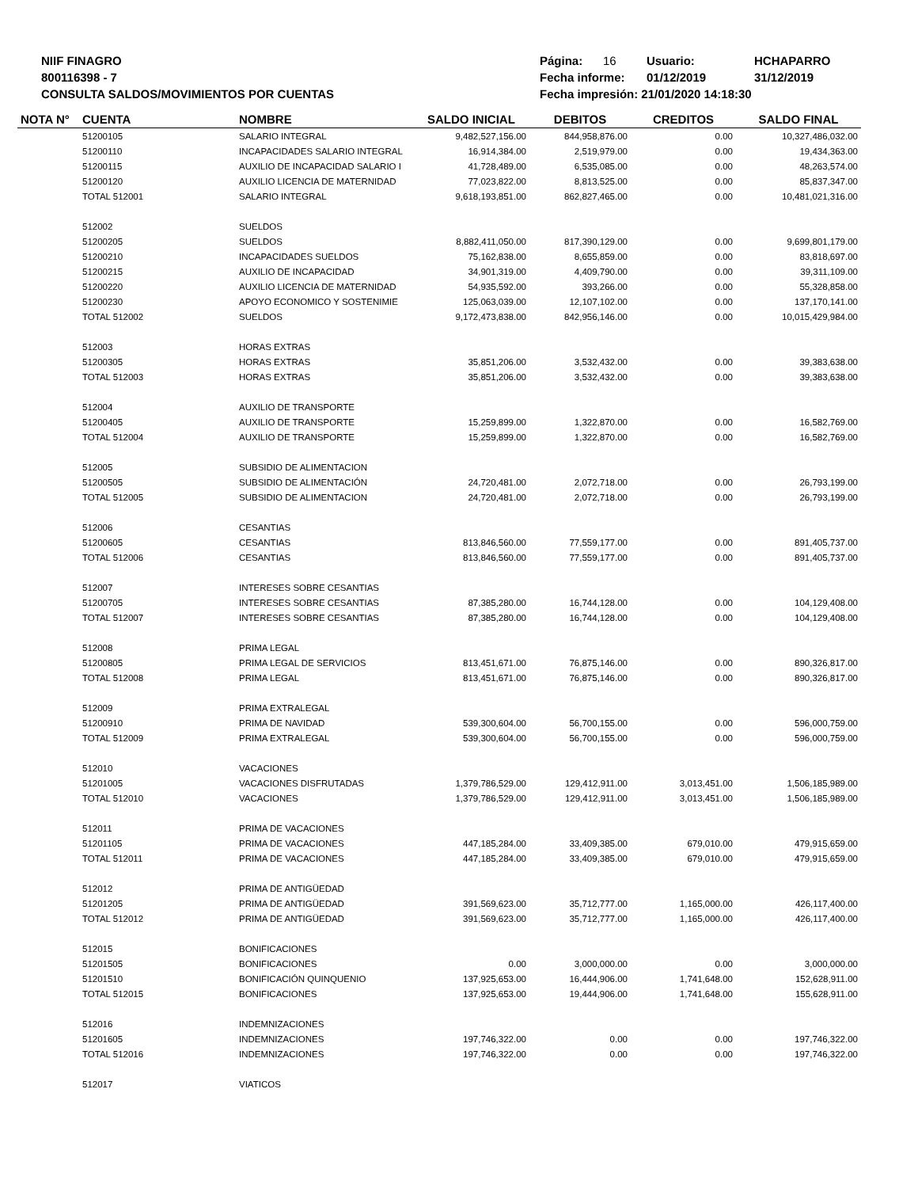NIIF FINAGRO
800116398 - 7
CONSULTA SALDOS/MOVIMIENTOS POR CUENTAS
Página: 16 Usuario: HCHAPARRO
Fecha informe: 01/12/2019 31/12/2019
Fecha impresión: 21/01/2020 14:18:30
| NOTA N° | CUENTA | NOMBRE | SALDO INICIAL | DEBITOS | CREDITOS | SALDO FINAL |
| --- | --- | --- | --- | --- | --- | --- |
| | 51200105 | SALARIO INTEGRAL | 9,482,527,156.00 | 844,958,876.00 | 0.00 | 10,327,486,032.00 |
| | 51200110 | INCAPACIDADES SALARIO INTEGRAL | 16,914,384.00 | 2,519,979.00 | 0.00 | 19,434,363.00 |
| | 51200115 | AUXILIO DE INCAPACIDAD SALARIO I | 41,728,489.00 | 6,535,085.00 | 0.00 | 48,263,574.00 |
| | 51200120 | AUXILIO LICENCIA DE MATERNIDAD | 77,023,822.00 | 8,813,525.00 | 0.00 | 85,837,347.00 |
| | TOTAL 512001 | SALARIO INTEGRAL | 9,618,193,851.00 | 862,827,465.00 | 0.00 | 10,481,021,316.00 |
| | 512002 | SUELDOS | | | | |
| | 51200205 | SUELDOS | 8,882,411,050.00 | 817,390,129.00 | 0.00 | 9,699,801,179.00 |
| | 51200210 | INCAPACIDADES SUELDOS | 75,162,838.00 | 8,655,859.00 | 0.00 | 83,818,697.00 |
| | 51200215 | AUXILIO DE INCAPACIDAD | 34,901,319.00 | 4,409,790.00 | 0.00 | 39,311,109.00 |
| | 51200220 | AUXILIO LICENCIA DE MATERNIDAD | 54,935,592.00 | 393,266.00 | 0.00 | 55,328,858.00 |
| | 51200230 | APOYO ECONOMICO Y SOSTENIMIE | 125,063,039.00 | 12,107,102.00 | 0.00 | 137,170,141.00 |
| | TOTAL 512002 | SUELDOS | 9,172,473,838.00 | 842,956,146.00 | 0.00 | 10,015,429,984.00 |
| | 512003 | HORAS EXTRAS | | | | |
| | 51200305 | HORAS EXTRAS | 35,851,206.00 | 3,532,432.00 | 0.00 | 39,383,638.00 |
| | TOTAL 512003 | HORAS EXTRAS | 35,851,206.00 | 3,532,432.00 | 0.00 | 39,383,638.00 |
| | 512004 | AUXILIO DE TRANSPORTE | | | | |
| | 51200405 | AUXILIO DE TRANSPORTE | 15,259,899.00 | 1,322,870.00 | 0.00 | 16,582,769.00 |
| | TOTAL 512004 | AUXILIO DE TRANSPORTE | 15,259,899.00 | 1,322,870.00 | 0.00 | 16,582,769.00 |
| | 512005 | SUBSIDIO DE ALIMENTACION | | | | |
| | 51200505 | SUBSIDIO DE ALIMENTACIÓN | 24,720,481.00 | 2,072,718.00 | 0.00 | 26,793,199.00 |
| | TOTAL 512005 | SUBSIDIO DE ALIMENTACION | 24,720,481.00 | 2,072,718.00 | 0.00 | 26,793,199.00 |
| | 512006 | CESANTIAS | | | | |
| | 51200605 | CESANTIAS | 813,846,560.00 | 77,559,177.00 | 0.00 | 891,405,737.00 |
| | TOTAL 512006 | CESANTIAS | 813,846,560.00 | 77,559,177.00 | 0.00 | 891,405,737.00 |
| | 512007 | INTERESES SOBRE CESANTIAS | | | | |
| | 51200705 | INTERESES SOBRE CESANTIAS | 87,385,280.00 | 16,744,128.00 | 0.00 | 104,129,408.00 |
| | TOTAL 512007 | INTERESES SOBRE CESANTIAS | 87,385,280.00 | 16,744,128.00 | 0.00 | 104,129,408.00 |
| | 512008 | PRIMA LEGAL | | | | |
| | 51200805 | PRIMA LEGAL DE SERVICIOS | 813,451,671.00 | 76,875,146.00 | 0.00 | 890,326,817.00 |
| | TOTAL 512008 | PRIMA LEGAL | 813,451,671.00 | 76,875,146.00 | 0.00 | 890,326,817.00 |
| | 512009 | PRIMA EXTRALEGAL | | | | |
| | 51200910 | PRIMA DE NAVIDAD | 539,300,604.00 | 56,700,155.00 | 0.00 | 596,000,759.00 |
| | TOTAL 512009 | PRIMA EXTRALEGAL | 539,300,604.00 | 56,700,155.00 | 0.00 | 596,000,759.00 |
| | 512010 | VACACIONES | | | | |
| | 51201005 | VACACIONES DISFRUTADAS | 1,379,786,529.00 | 129,412,911.00 | 3,013,451.00 | 1,506,185,989.00 |
| | TOTAL 512010 | VACACIONES | 1,379,786,529.00 | 129,412,911.00 | 3,013,451.00 | 1,506,185,989.00 |
| | 512011 | PRIMA DE VACACIONES | | | | |
| | 51201105 | PRIMA DE VACACIONES | 447,185,284.00 | 33,409,385.00 | 679,010.00 | 479,915,659.00 |
| | TOTAL 512011 | PRIMA DE VACACIONES | 447,185,284.00 | 33,409,385.00 | 679,010.00 | 479,915,659.00 |
| | 512012 | PRIMA DE ANTIGÜEDAD | | | | |
| | 51201205 | PRIMA DE ANTIGÜEDAD | 391,569,623.00 | 35,712,777.00 | 1,165,000.00 | 426,117,400.00 |
| | TOTAL 512012 | PRIMA DE ANTIGÜEDAD | 391,569,623.00 | 35,712,777.00 | 1,165,000.00 | 426,117,400.00 |
| | 512015 | BONIFICACIONES | | | | |
| | 51201505 | BONIFICACIONES | 0.00 | 3,000,000.00 | 0.00 | 3,000,000.00 |
| | 51201510 | BONIFICACIÓN QUINQUENIO | 137,925,653.00 | 16,444,906.00 | 1,741,648.00 | 152,628,911.00 |
| | TOTAL 512015 | BONIFICACIONES | 137,925,653.00 | 19,444,906.00 | 1,741,648.00 | 155,628,911.00 |
| | 512016 | INDEMNIZACIONES | | | | |
| | 51201605 | INDEMNIZACIONES | 197,746,322.00 | 0.00 | 0.00 | 197,746,322.00 |
| | TOTAL 512016 | INDEMNIZACIONES | 197,746,322.00 | 0.00 | 0.00 | 197,746,322.00 |
| | 512017 | VIATICOS | | | | |